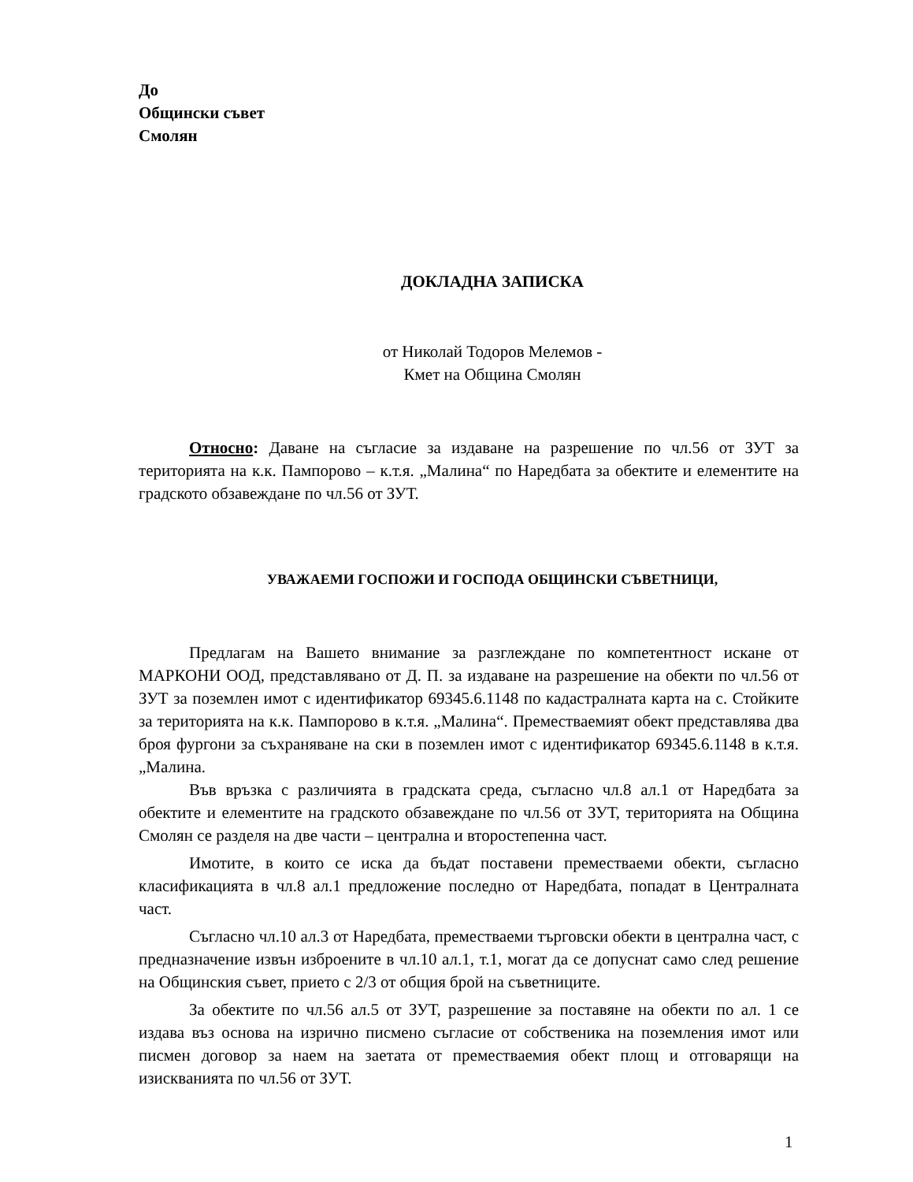До
Общински съвет
Смолян
ДОКЛАДНА ЗАПИСКА
от Николай Тодоров Мелемов -
Кмет на Община Смолян
Относно: Даване на съгласие за издаване на разрешение по чл.56 от ЗУТ за територията на к.к. Пампорово – к.т.я. „Малина“ по Наредбата за обектите и елементите на градското обзавеждане по чл.56 от ЗУТ.
УВАЖАЕМИ ГОСПОЖИ И ГОСПОДА ОБЩИНСКИ СЪВЕТНИЦИ,
Предлагам на Вашето внимание за разглеждане по компетентност искане от МАРКОНИ ООД, представлявано от Д. П. за издаване на разрешение на обекти по чл.56 от ЗУТ за поземлен имот с идентификатор 69345.6.1148 по кадастралната карта на с. Стойките за територията на к.к. Пампорово в к.т.я. „Малина“. Преместваемият обект представлява два броя фургони за съхраняване на ски в поземлен имот с идентификатор 69345.6.1148 в к.т.я. „Малина.
Във връзка с различията в градската среда, съгласно чл.8 ал.1 от Наредбата за обектите и елементите на градското обзавеждане по чл.56 от ЗУТ, територията на Община Смолян се разделя на две части – централна и второстепенна част.
Имотите, в които се иска да бъдат поставени преместваеми обекти, съгласно класификацията в чл.8 ал.1 предложение последно от Наредбата, попадат в Централната част.
Съгласно чл.10 ал.3 от Наредбата, преместваеми търговски обекти в централна част, с предназначение извън изброените в чл.10 ал.1, т.1, могат да се допуснат само след решение на Общинския съвет, прието с 2/3 от общия брой на съветниците.
За обектите по чл.56 ал.5 от ЗУТ, разрешение за поставяне на обекти по ал. 1 се издава въз основа на изрично писмено съгласие от собственика на поземления имот или писмен договор за наем на заетата от преместваемия обект площ и отговарящи на изискванията по чл.56 от ЗУТ.
1